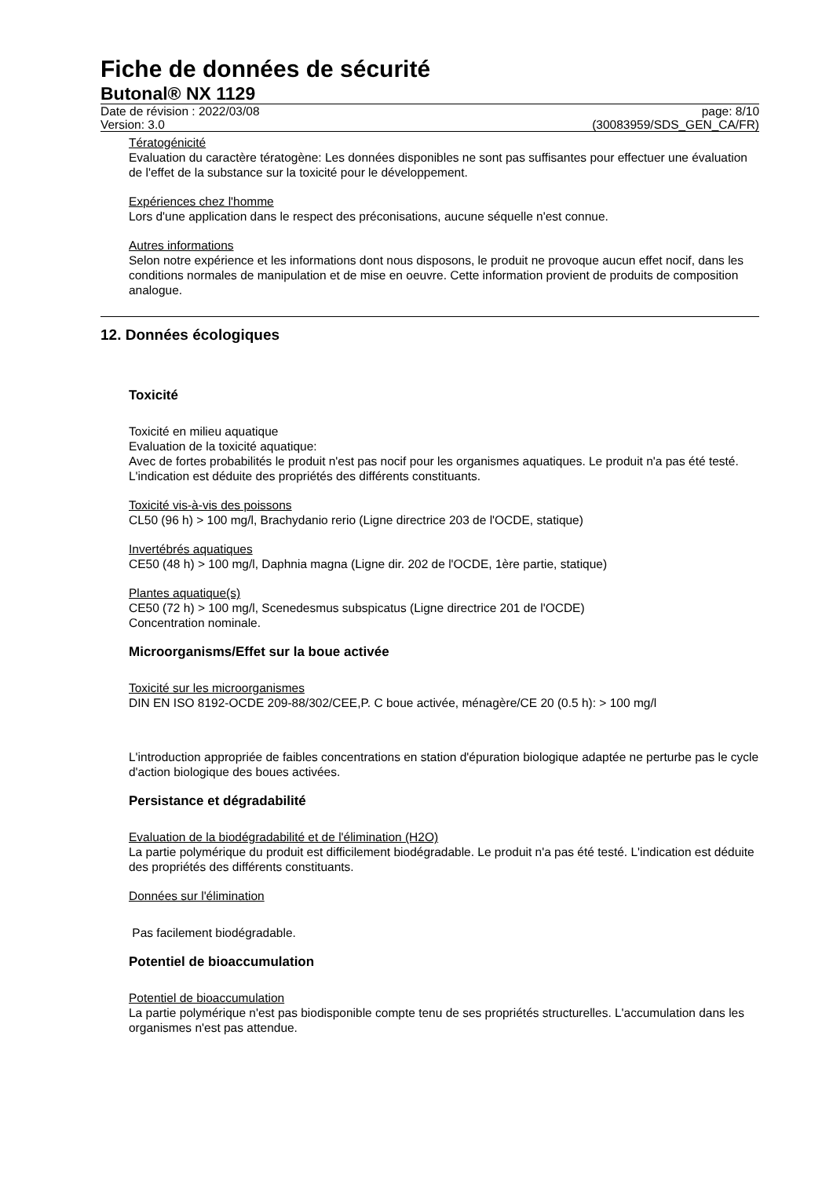Fiche de données de sécurité
Butonal® NX 1129
Date de révision : 2022/03/08
Version: 3.0
page: 8/10
(30083959/SDS_GEN_CA/FR)
Tératogénicité
Evaluation du caractère tératogène: Les données disponibles ne sont pas suffisantes pour effectuer une évaluation de l'effet de la substance sur la toxicité pour le développement.
Expériences chez l'homme
Lors d'une application dans le respect des préconisations, aucune séquelle n'est connue.
Autres informations
Selon notre expérience et les informations dont nous disposons, le produit ne provoque aucun effet nocif, dans les conditions normales de manipulation et de mise en oeuvre. Cette information provient de produits de composition analogue.
12. Données écologiques
Toxicité
Toxicité en milieu aquatique
Evaluation de la toxicité aquatique:
Avec de fortes probabilités le produit n'est pas nocif pour les organismes aquatiques. Le produit n'a pas été testé. L'indication est déduite des propriétés des différents constituants.
Toxicité vis-à-vis des poissons
CL50 (96 h) > 100 mg/l, Brachydanio rerio (Ligne directrice 203 de l'OCDE, statique)
Invertébrés aquatiques
CE50 (48 h) > 100 mg/l, Daphnia magna (Ligne dir. 202 de l'OCDE, 1ère partie, statique)
Plantes aquatique(s)
CE50 (72 h) > 100 mg/l, Scenedesmus subspicatus (Ligne directrice 201 de l'OCDE)
Concentration nominale.
Microorganisms/Effet sur la boue activée
Toxicité sur les microorganismes
DIN EN ISO 8192-OCDE 209-88/302/CEE,P. C boue activée, ménagère/CE 20 (0.5 h): > 100 mg/l
L'introduction appropriée de faibles concentrations en station d'épuration biologique adaptée ne perturbe pas le cycle d'action biologique des boues activées.
Persistance et dégradabilité
Evaluation de la biodégradabilité et de l'élimination (H2O)
La partie polymérique du produit est difficilement biodégradable. Le produit n'a pas été testé. L'indication est déduite des propriétés des différents constituants.
Données sur l'élimination
Pas facilement biodégradable.
Potentiel de bioaccumulation
Potentiel de bioaccumulation
La partie polymérique n'est pas biodisponible compte tenu de ses propriétés structurelles. L'accumulation dans les organismes n'est pas attendue.